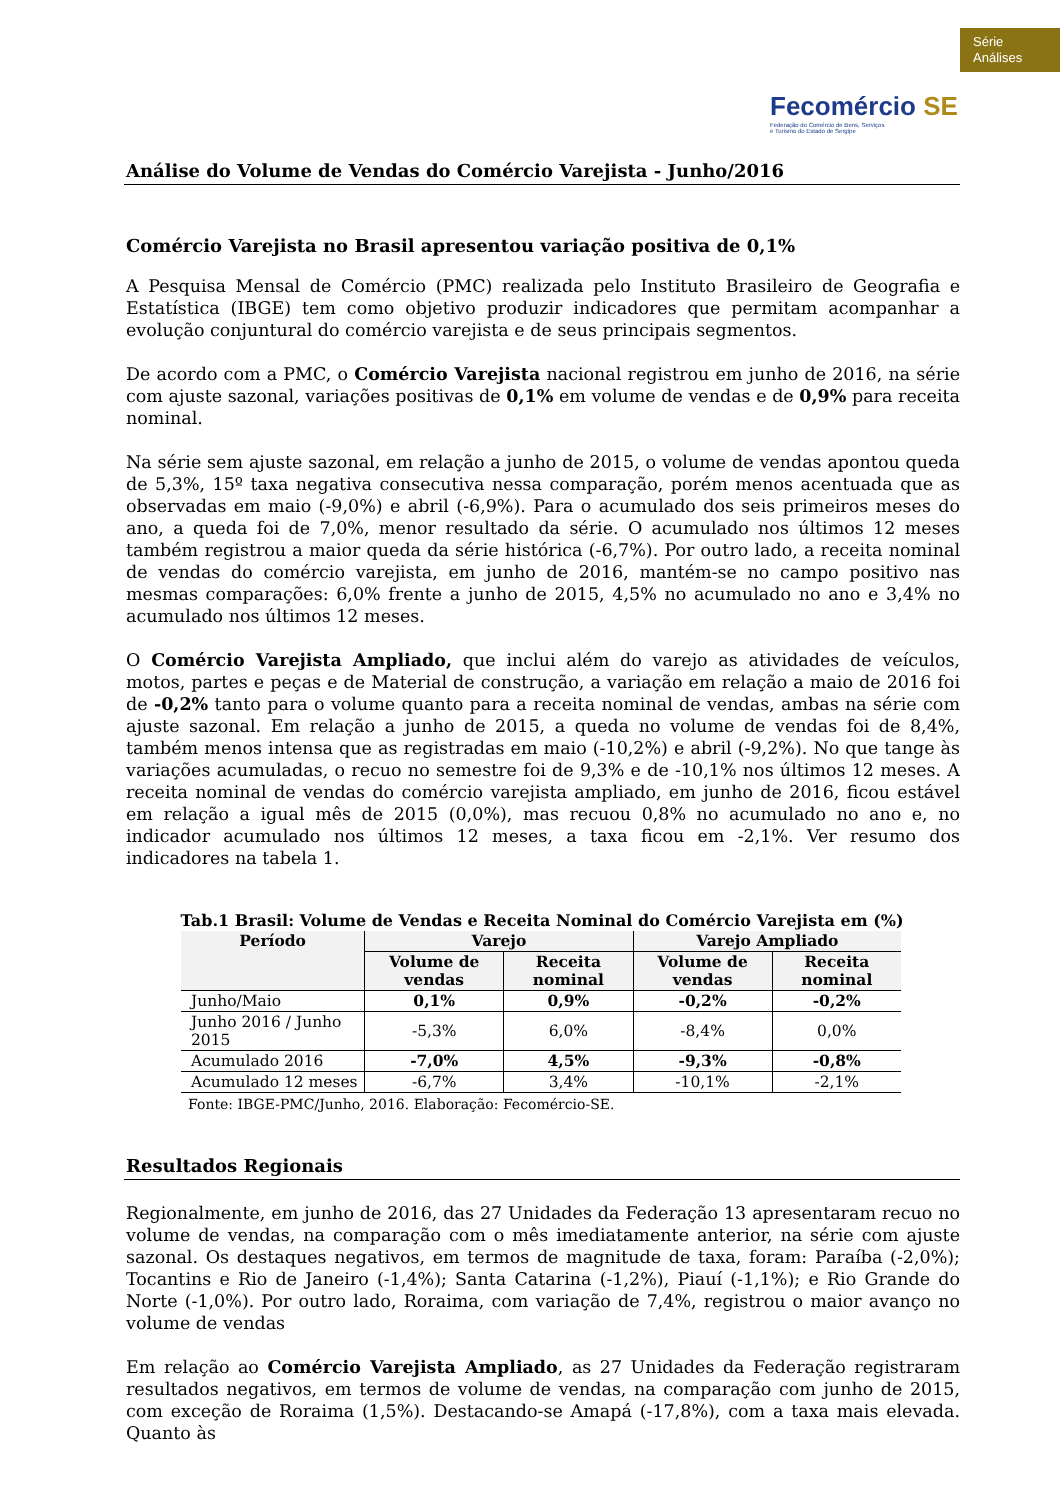Série
Análises
Fecomércio SE
Federação do Comércio de Bens, Serviços
e Turismo do Estado de Sergipe
Análise do Volume de Vendas do Comércio Varejista - Junho/2016
Comércio Varejista no Brasil apresentou variação positiva de 0,1%
A Pesquisa Mensal de Comércio (PMC) realizada pelo Instituto Brasileiro de Geografia e Estatística (IBGE) tem como objetivo produzir indicadores que permitam acompanhar a evolução conjuntural do comércio varejista e de seus principais segmentos.
De acordo com a PMC, o Comércio Varejista nacional registrou em junho de 2016, na série com ajuste sazonal, variações positivas de 0,1% em volume de vendas e de 0,9% para receita nominal.
Na série sem ajuste sazonal, em relação a junho de 2015, o volume de vendas apontou queda de 5,3%, 15º taxa negativa consecutiva nessa comparação, porém menos acentuada que as observadas em maio (-9,0%) e abril (-6,9%). Para o acumulado dos seis primeiros meses do ano, a queda foi de 7,0%, menor resultado da série. O acumulado nos últimos 12 meses também registrou a maior queda da série histórica (-6,7%). Por outro lado, a receita nominal de vendas do comércio varejista, em junho de 2016, mantém-se no campo positivo nas mesmas comparações: 6,0% frente a junho de 2015, 4,5% no acumulado no ano e 3,4% no acumulado nos últimos 12 meses.
O Comércio Varejista Ampliado, que inclui além do varejo as atividades de veículos, motos, partes e peças e de Material de construção, a variação em relação a maio de 2016 foi de -0,2% tanto para o volume quanto para a receita nominal de vendas, ambas na série com ajuste sazonal. Em relação a junho de 2015, a queda no volume de vendas foi de 8,4%, também menos intensa que as registradas em maio (-10,2%) e abril (-9,2%). No que tange às variações acumuladas, o recuo no semestre foi de 9,3% e de -10,1% nos últimos 12 meses. A receita nominal de vendas do comércio varejista ampliado, em junho de 2016, ficou estável em relação a igual mês de 2015 (0,0%), mas recuou 0,8% no acumulado no ano e, no indicador acumulado nos últimos 12 meses, a taxa ficou em -2,1%. Ver resumo dos indicadores na tabela 1.
Tab.1 Brasil: Volume de Vendas e Receita Nominal do Comércio Varejista em (%)
| Período | Varejo | | Varejo Ampliado | |
| --- | --- | --- | --- | --- |
| | Volume de vendas | Receita nominal | Volume de vendas | Receita nominal |
| Junho/Maio | 0,1% | 0,9% | -0,2% | -0,2% |
| Junho 2016 / Junho 2015 | -5,3% | 6,0% | -8,4% | 0,0% |
| Acumulado 2016 | -7,0% | 4,5% | -9,3% | -0,8% |
| Acumulado 12 meses | -6,7% | 3,4% | -10,1% | -2,1% |
Fonte: IBGE-PMC/Junho, 2016. Elaboração: Fecomércio-SE.
Resultados Regionais
Regionalmente, em junho de 2016, das 27 Unidades da Federação 13 apresentaram recuo no volume de vendas, na comparação com o mês imediatamente anterior, na série com ajuste sazonal. Os destaques negativos, em termos de magnitude de taxa, foram: Paraíba (-2,0%); Tocantins e Rio de Janeiro (-1,4%); Santa Catarina (-1,2%), Piauí (-1,1%); e Rio Grande do Norte (-1,0%). Por outro lado, Roraima, com variação de 7,4%, registrou o maior avanço no volume de vendas
Em relação ao Comércio Varejista Ampliado, as 27 Unidades da Federação registraram resultados negativos, em termos de volume de vendas, na comparação com junho de 2015, com exceção de Roraima (1,5%). Destacando-se Amapá (-17,8%), com a taxa mais elevada. Quanto às